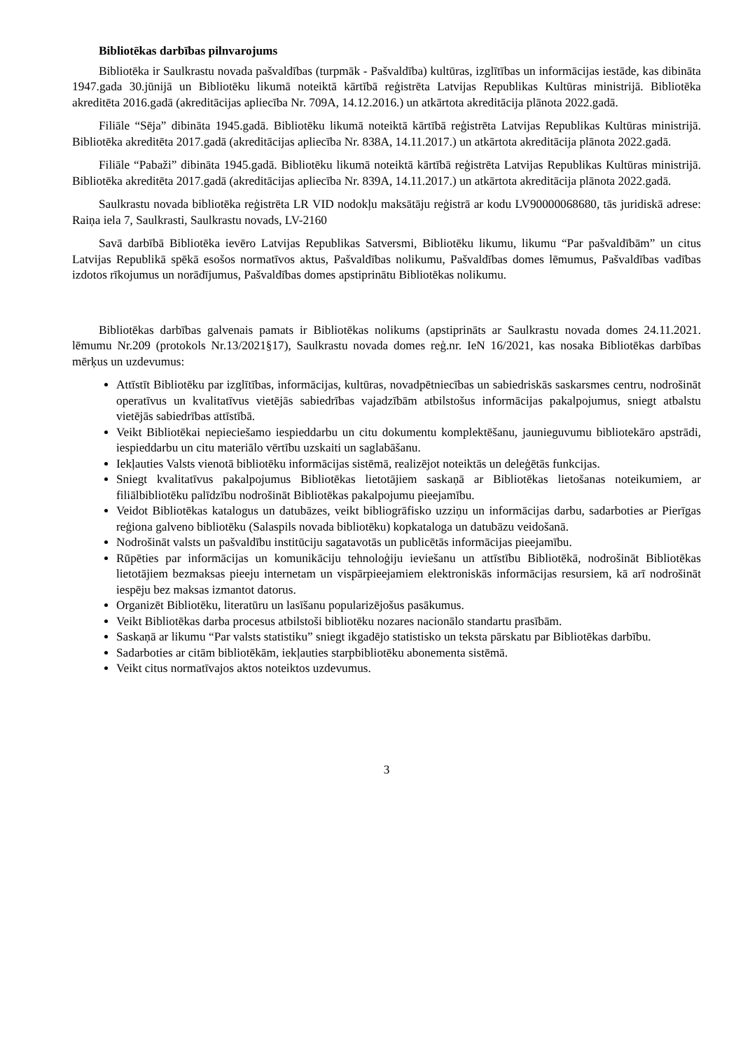Bibliotēkas darbības pilnvarojums
Bibliotēka ir Saulkrastu novada pašvaldības (turpmāk - Pašvaldība) kultūras, izglītības un informācijas iestāde, kas dibināta 1947.gada 30.jūnijā un Bibliotēku likumā noteiktā kārtībā reģistrēta Latvijas Republikas Kultūras ministrijā. Bibliotēka akreditēta 2016.gadā (akreditācijas apliecība Nr. 709A, 14.12.2016.) un atkārtota akreditācija plānota 2022.gadā.
Filiāle “Sēja” dibināta 1945.gadā. Bibliotēku likumā noteiktā kārtībā reģistrēta Latvijas Republikas Kultūras ministrijā. Bibliotēka akreditēta 2017.gadā (akreditācijas apliecība Nr. 838A, 14.11.2017.) un atkārtota akreditācija plānota 2022.gadā.
Filiāle “Pabaži” dibināta 1945.gadā. Bibliotēku likumā noteiktā kārtībā reģistrēta Latvijas Republikas Kultūras ministrijā. Bibliotēka akreditēta 2017.gadā (akreditācijas apliecība Nr. 839A, 14.11.2017.) un atkārtota akreditācija plānota 2022.gadā.
Saulkrastu novada bibliotēka reģistrēta LR VID nodokļu maksātāju reģistrā ar kodu LV90000068680, tās juridiskā adrese: Raiņa iela 7, Saulkrasti, Saulkrastu novads, LV-2160
Savā darbībā Bibliotēka ievēro Latvijas Republikas Satversmi, Bibliotēku likumu, likumu “Par pašvaldībām” un citus Latvijas Republikā spēkā esošos normatīvos aktus, Pašvaldības nolikumu, Pašvaldības domes lēmumus, Pašvaldības vadības izdotos rīkojumus un norādījumus, Pašvaldības domes apstiprinātu Bibliotēkas nolikumu.
Bibliotēkas darbības galvenais pamats ir Bibliotēkas nolikums (apstiprināts ar Saulkrastu novada domes 24.11.2021. lēmumu Nr.209 (protokols Nr.13/2021§17), Saulkrastu novada domes reģ.nr. IeN 16/2021, kas nosaka Bibliotēkas darbības mērķus un uzdevumus:
Attīstīt Bibliotēku par izglītības, informācijas, kultūras, novadpētniecības un sabiedriskās saskarsmes centru, nodrošināt operatīvus un kvalitatīvus vietējās sabiedrības vajadzībām atbilstošus informācijas pakalpojumus, sniegt atbalstu vietējās sabiedrības attīstībā.
Veikt Bibliotēkai nepieciešamo iespieddarbu un citu dokumentu komplektēšanu, jaunieguvumu bibliotekāro apstrādi, iespieddarbu un citu materiālo vērtību uzskaiti un saglabāšanu.
Iekļauties Valsts vienotā bibliotēku informācijas sistēmā, realizējot noteiktās un deleģētās funkcijas.
Sniegt kvalitatīvus pakalpojumus Bibliotēkas lietotājiem saskaņā ar Bibliotēkas lietošanas noteikumiem, ar filiālbibliotēku palīdzību nodrošināt Bibliotēkas pakalpojumu pieejamību.
Veidot Bibliotēkas katalogus un datubāzes, veikt bibliogrāfisko uzziņu un informācijas darbu, sadarboties ar Pierīgas reģiona galveno bibliotēku (Salaspils novada bibliotēku) kopkataloga un datubāzu veidošanā.
Nodrošināt valsts un pašvaldību institūciju sagatavotās un publicētās informācijas pieejamību.
Rūpēties par informācijas un komunikāciju tehnoloģiju ieviešanu un attīstību Bibliotēkā, nodrošināt Bibliotēkas lietotājiem bezmaksas pieeju internetam un vispārpieejamiem elektroniskās informācijas resursiem, kā arī nodrošināt iespēju bez maksas izmantot datorus.
Organizēt Bibliotēku, literatūru un lasīšanu popularizējošus pasākumus.
Veikt Bibliotēkas darba procesus atbilstoši bibliotēku nozares nacionālo standartu prasībām.
Saskaņā ar likumu “Par valsts statistiku” sniegt ikgadējo statistisko un teksta pārskatu par Bibliotēkas darbību.
Sadarboties ar citām bibliotēkām, iekļauties starpbibliotēku abonementa sistēmā.
Veikt citus normatīvajos aktos noteiktos uzdevumus.
3